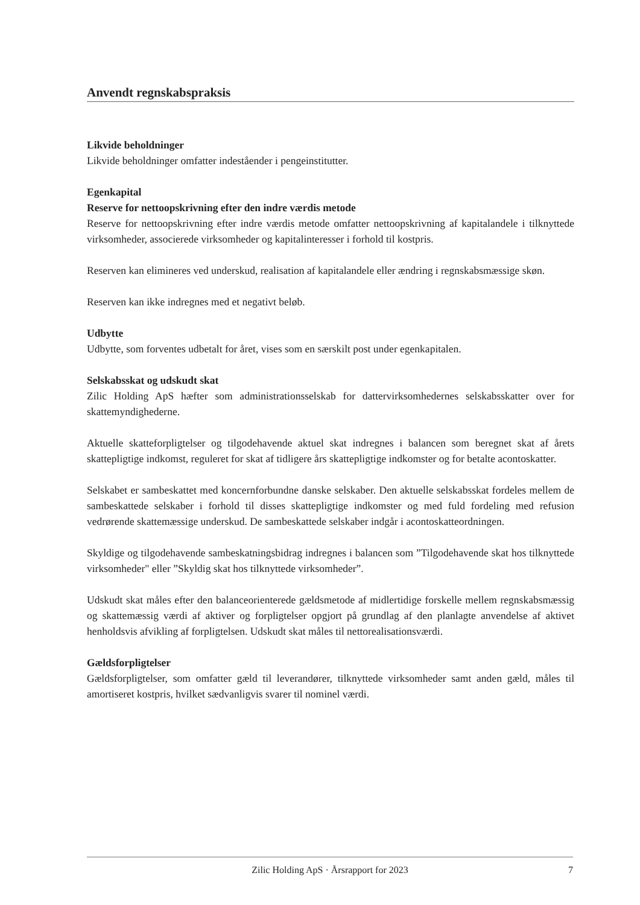Anvendt regnskabspraksis
Likvide beholdninger
Likvide beholdninger omfatter indeståender i pengeinstitutter.
Egenkapital
Reserve for nettoopskrivning efter den indre værdis metode
Reserve for nettoopskrivning efter indre værdis metode omfatter nettoopskrivning af kapitalandele i tilknyttede virksomheder, associerede virksomheder og kapitalinteresser i forhold til kostpris.
Reserven kan elimineres ved underskud, realisation af kapitalandele eller ændring i regnskabsmæssige skøn.
Reserven kan ikke indregnes med et negativt beløb.
Udbytte
Udbytte, som forventes udbetalt for året, vises som en særskilt post under egenkapitalen.
Selskabsskat og udskudt skat
Zilic Holding ApS hæfter som administrationsselskab for dattervirksomhedernes selskabsskatter over for skattemyndighederne.
Aktuelle skatteforpligtelser og tilgodehavende aktuel skat indregnes i balancen som beregnet skat af årets skattepligtige indkomst, reguleret for skat af tidligere års skattepligtige indkomster og for betalte acontoskatter.
Selskabet er sambeskattet med koncernforbundne danske selskaber. Den aktuelle selskabsskat fordeles mellem de sambeskattede selskaber i forhold til disses skattepligtige indkomster og med fuld fordeling med refusion vedrørende skattemæssige underskud. De sambeskattede selskaber indgår i acontoskatteordningen.
Skyldige og tilgodehavende sambeskatningsbidrag indregnes i balancen som ”Tilgodehavende skat hos tilknyttede virksomheder" eller ”Skyldig skat hos tilknyttede virksomheder”.
Udskudt skat måles efter den balanceorienterede gældsmetode af midlertidige forskelle mellem regnskabsmæssig og skattemæssig værdi af aktiver og forpligtelser opgjort på grundlag af den planlagte anvendelse af aktivet henholdsvis afvikling af forpligtelsen. Udskudt skat måles til nettorealisationsværdi.
Gældsforpligtelser
Gældsforpligtelser, som omfatter gæld til leverandører, tilknyttede virksomheder samt anden gæld, måles til amortiseret kostpris, hvilket sædvanligvis svarer til nominel værdi.
Zilic Holding ApS · Årsrapport for 2023
7